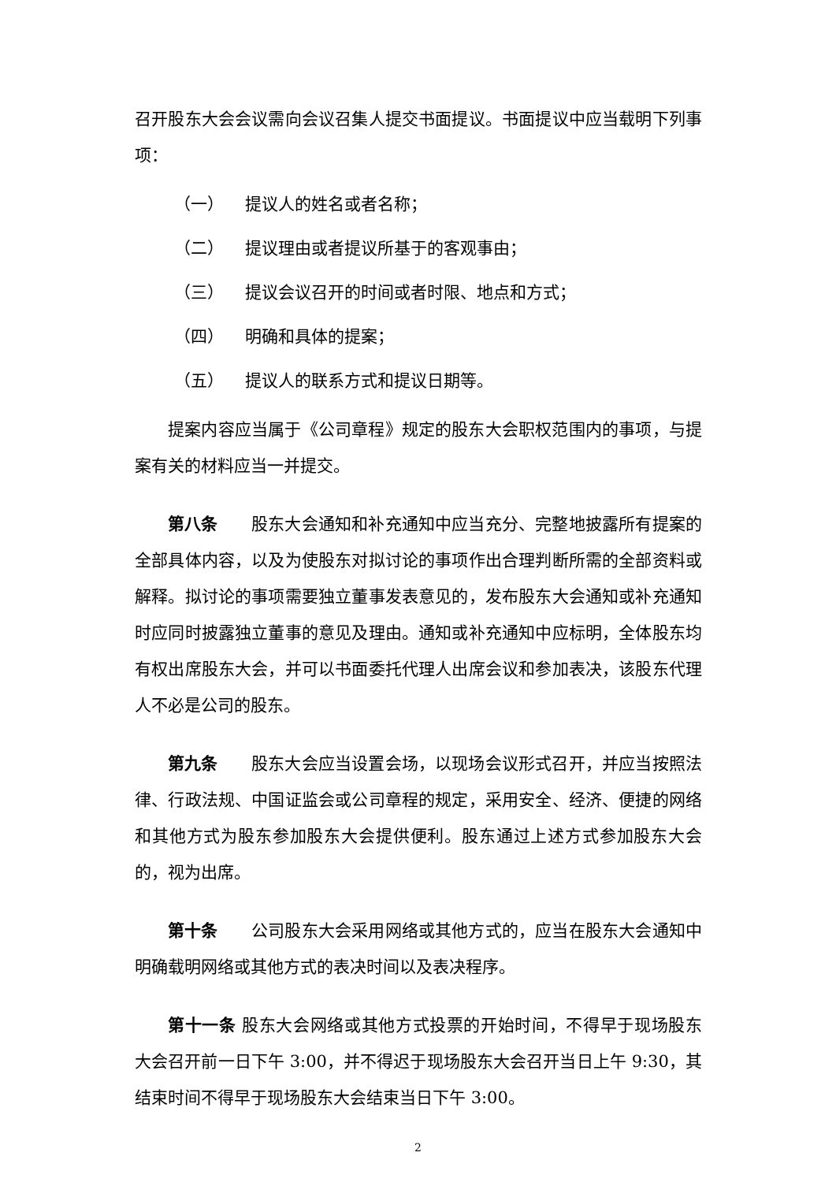召开股东大会会议需向会议召集人提交书面提议。书面提议中应当载明下列事项：
（一） 提议人的姓名或者名称；
（二） 提议理由或者提议所基于的客观事由；
（三） 提议会议召开的时间或者时限、地点和方式；
（四） 明确和具体的提案；
（五） 提议人的联系方式和提议日期等。
提案内容应当属于《公司章程》规定的股东大会职权范围内的事项，与提案有关的材料应当一并提交。
第八条　　股东大会通知和补充通知中应当充分、完整地披露所有提案的全部具体内容，以及为使股东对拟讨论的事项作出合理判断所需的全部资料或解释。拟讨论的事项需要独立董事发表意见的，发布股东大会通知或补充通知时应同时披露独立董事的意见及理由。通知或补充通知中应标明，全体股东均有权出席股东大会，并可以书面委托代理人出席会议和参加表决，该股东代理人不必是公司的股东。
第九条　　股东大会应当设置会场，以现场会议形式召开，并应当按照法律、行政法规、中国证监会或公司章程的规定，采用安全、经济、便捷的网络和其他方式为股东参加股东大会提供便利。股东通过上述方式参加股东大会的，视为出席。
第十条　　公司股东大会采用网络或其他方式的，应当在股东大会通知中明确载明网络或其他方式的表决时间以及表决程序。
第十一条 股东大会网络或其他方式投票的开始时间，不得早于现场股东大会召开前一日下午 3:00，并不得迟于现场股东大会召开当日上午 9:30，其结束时间不得早于现场股东大会结束当日下午 3:00。
2